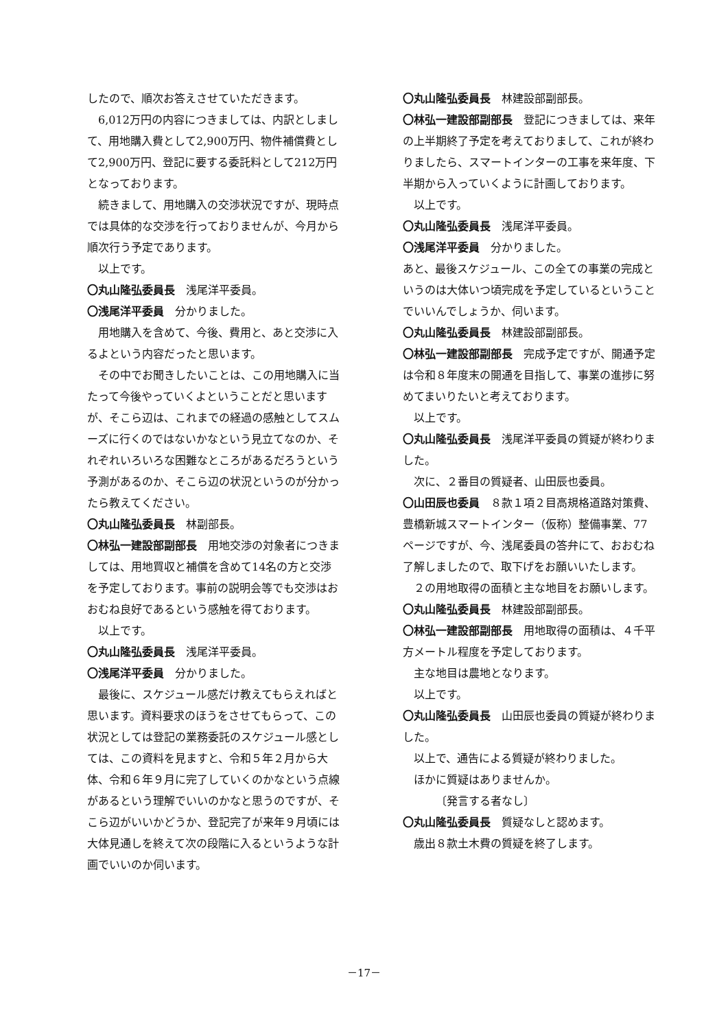したので、順次お答えさせていただきます。
6,012万円の内容につきましては、内訳としまして、用地購入費として2,900万円、物件補償費として2,900万円、登記に要する委託料として212万円となっております。
続きまして、用地購入の交渉状況ですが、現時点では具体的な交渉を行っておりませんが、今月から順次行う予定であります。
以上です。
〇丸山隆弘委員長　浅尾洋平委員。
〇浅尾洋平委員　分かりました。
用地購入を含めて、今後、費用と、あと交渉に入るよという内容だったと思います。
その中でお聞きしたいことは、この用地購入に当たって今後やっていくよということだと思いますが、そこら辺は、これまでの経過の感触としてスムーズに行くのではないかなという見立てなのか、それぞれいろいろな困難なところがあるだろうという予測があるのか、そこら辺の状況というのが分かったら教えてください。
〇丸山隆弘委員長　林副部長。
〇林弘一建設部副部長　用地交渉の対象者につきましては、用地買収と補償を含めて14名の方と交渉を予定しております。事前の説明会等でも交渉はおおむね良好であるという感触を得ております。
以上です。
〇丸山隆弘委員長　浅尾洋平委員。
〇浅尾洋平委員　分かりました。
最後に、スケジュール感だけ教えてもらえればと思います。資料要求のほうをさせてもらって、この状況としては登記の業務委託のスケジュール感としては、この資料を見ますと、令和５年２月から大体、令和６年９月に完了していくのかなという点線があるという理解でいいのかなと思うのですが、そこら辺がいいかどうか、登記完了が来年９月頃には大体見通しを終えて次の段階に入るというような計画でいいのか伺います。
〇丸山隆弘委員長　林建設部副部長。
〇林弘一建設部副部長　登記につきましては、来年の上半期終了予定を考えておりまして、これが終わりましたら、スマートインターの工事を来年度、下半期から入っていくように計画しております。
以上です。
〇丸山隆弘委員長　浅尾洋平委員。
〇浅尾洋平委員　分かりました。
あと、最後スケジュール、この全ての事業の完成というのは大体いつ頃完成を予定しているということでいいんでしょうか、伺います。
〇丸山隆弘委員長　林建設部副部長。
〇林弘一建設部副部長　完成予定ですが、開通予定は令和８年度末の開通を目指して、事業の進捗に努めてまいりたいと考えております。
以上です。
〇丸山隆弘委員長　浅尾洋平委員の質疑が終わりました。
次に、２番目の質疑者、山田辰也委員。
〇山田辰也委員　８款１項２目高規格道路対策費、豊橋新城スマートインター（仮称）整備事業、77ページですが、今、浅尾委員の答弁にて、おおむね了解しましたので、取下げをお願いいたします。
２の用地取得の面積と主な地目をお願いします。
〇丸山隆弘委員長　林建設部副部長。
〇林弘一建設部副部長　用地取得の面積は、４千平方メートル程度を予定しております。
主な地目は農地となります。
以上です。
〇丸山隆弘委員長　山田辰也委員の質疑が終わりました。
以上で、通告による質疑が終わりました。
ほかに質疑はありませんか。
〔発言する者なし〕
〇丸山隆弘委員長　質疑なしと認めます。
歳出８款土木費の質疑を終了します。
－17－